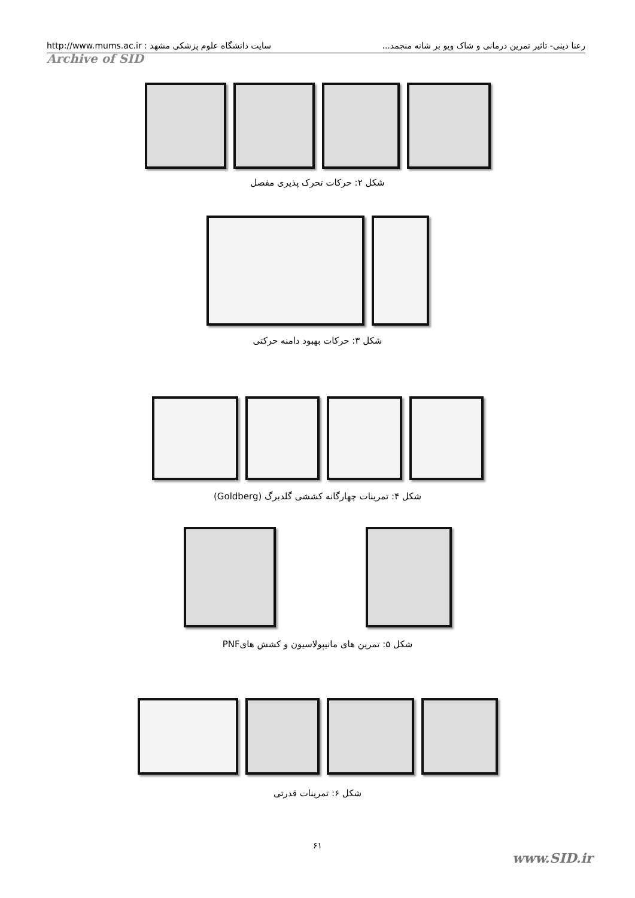رعنا دینی- تاثیر تمرین درمانی و شاک ویو بر شانه منجمد... سایت دانشگاه علوم پزشکی مشهد : http://www.mums.ac.ir
Archive of SID
شکل ۲: حرکات تحرک پذیری مفصل
شکل ۳: حرکات بهبود دامنه حرکتی
شکل ۴: تمرینات چهارگانه کششی گلدبرگ (Goldberg)
شکل ۵: تمرین های مانیپولاسیون و کشش هایPNF
شکل ۶: تمرینات قدرتی
۶۱
www.SID.ir